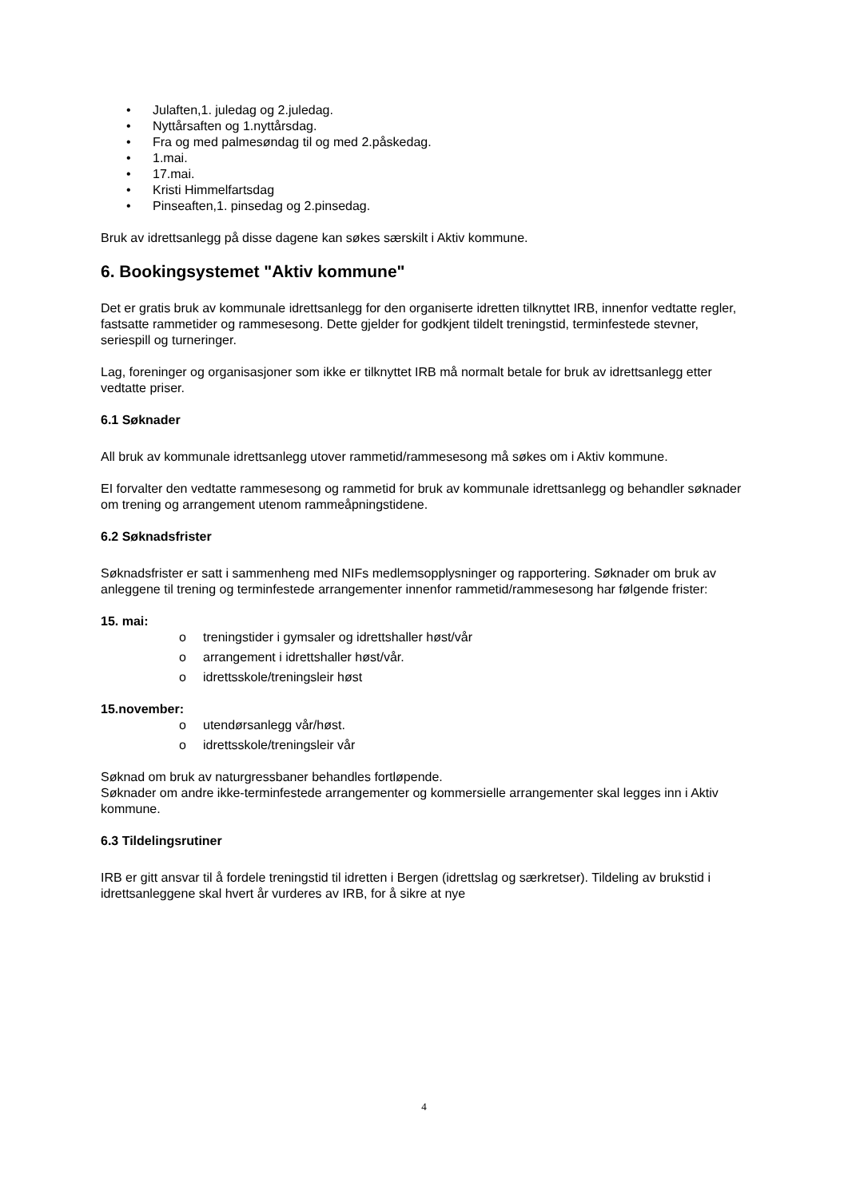• Julaften,1. juledag og 2.juledag.
• Nyttårsaften og 1.nyttårsdag.
• Fra og med palmesøndag til og med 2.påskedag.
• 1.mai.
• 17.mai.
• Kristi Himmelfartsdag
• Pinseaften,1. pinsedag og 2.pinsedag.
Bruk av idrettsanlegg på disse dagene kan søkes særskilt i Aktiv kommune.
6. Bookingsystemet "Aktiv kommune"
Det er gratis bruk av kommunale idrettsanlegg for den organiserte idretten tilknyttet IRB, innenfor vedtatte regler, fastsatte rammetider og rammesesong. Dette gjelder for godkjent tildelt treningstid, terminfestede stevner, seriespill og turneringer.
Lag, foreninger og organisasjoner som ikke er tilknyttet IRB må normalt betale for bruk av idrettsanlegg etter vedtatte priser.
6.1 Søknader
All bruk av kommunale idrettsanlegg utover rammetid/rammesesong må søkes om i Aktiv kommune.
EI forvalter den vedtatte rammesesong og rammetid for bruk av kommunale idrettsanlegg og behandler søknader om trening og arrangement utenom rammeåpningstidene.
6.2 Søknadsfrister
Søknadsfrister er satt i sammenheng med NIFs medlemsopplysninger og rapportering. Søknader om bruk av anleggene til trening og terminfestede arrangementer innenfor rammetid/rammesesong har følgende frister:
15. mai:
o treningstider i gymsaler og idrettshaller høst/vår
o arrangement i idrettshaller høst/vår.
o idrettsskole/treningsleir høst
15.november:
o utendørsanlegg vår/høst.
o idrettsskole/treningsleir vår
Søknad om bruk av naturgressbaner behandles fortløpende.
Søknader om andre ikke-terminfestede arrangementer og kommersielle arrangementer skal legges inn i Aktiv kommune.
6.3 Tildelingsrutiner
IRB er gitt ansvar til å fordele treningstid til idretten i Bergen (idrettslag og særkretser). Tildeling av brukstid i idrettsanleggene skal hvert år vurderes av IRB, for å sikre at nye
4